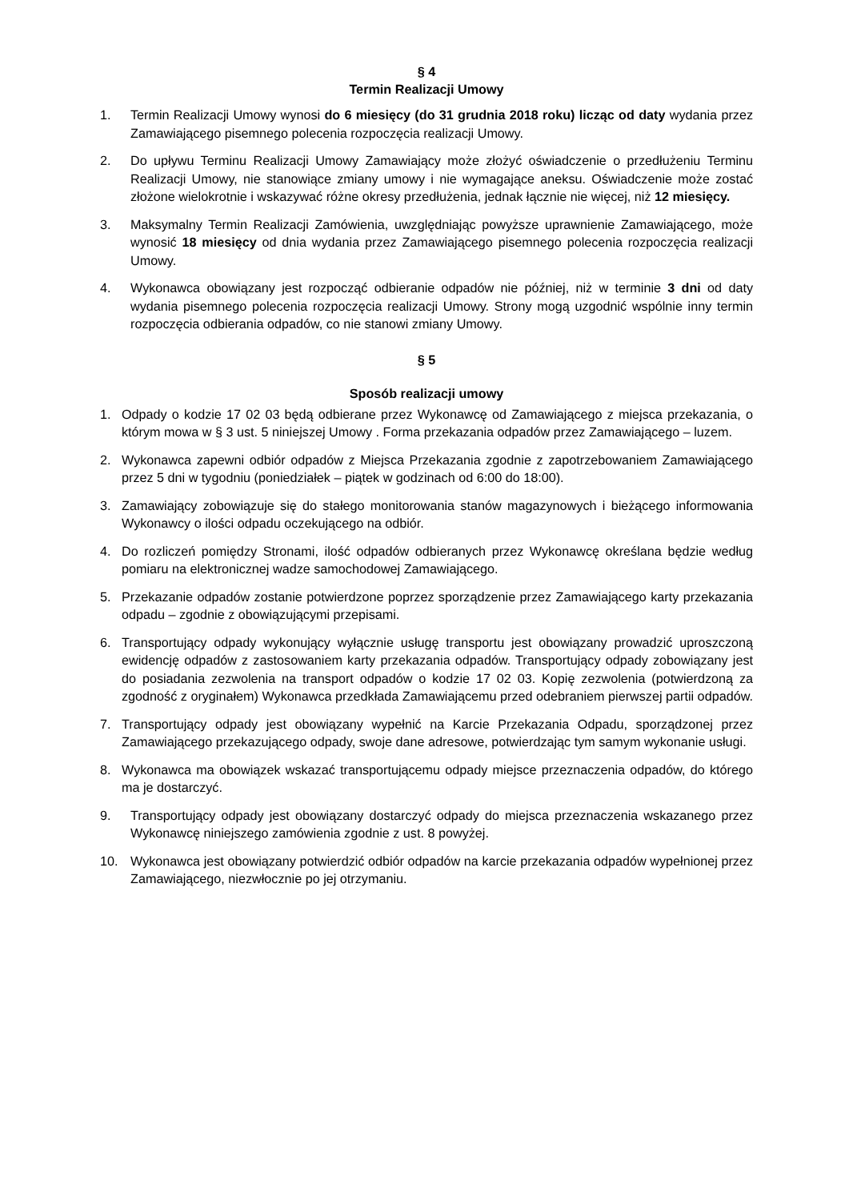§ 4
Termin Realizacji Umowy
1. Termin Realizacji Umowy wynosi do 6 miesięcy (do 31 grudnia 2018 roku) licząc od daty wydania przez Zamawiającego pisemnego polecenia rozpoczęcia realizacji Umowy.
2. Do upływu Terminu Realizacji Umowy Zamawiający może złożyć oświadczenie o przedłużeniu Terminu Realizacji Umowy, nie stanowiące zmiany umowy i nie wymagające aneksu. Oświadczenie może zostać złożone wielokrotnie i wskazywać różne okresy przedłużenia, jednak łącznie nie więcej, niż 12 miesięcy.
3. Maksymalny Termin Realizacji Zamówienia, uwzględniając powyższe uprawnienie Zamawiającego, może wynosić 18 miesięcy od dnia wydania przez Zamawiającego pisemnego polecenia rozpoczęcia realizacji Umowy.
4. Wykonawca obowiązany jest rozpocząć odbieranie odpadów nie później, niż w terminie 3 dni od daty wydania pisemnego polecenia rozpoczęcia realizacji Umowy. Strony mogą uzgodnić wspólnie inny termin rozpoczęcia odbierania odpadów, co nie stanowi zmiany Umowy.
§ 5
Sposób realizacji umowy
1. Odpady o kodzie 17 02 03 będą odbierane przez Wykonawcę od Zamawiającego z miejsca przekazania, o którym mowa w § 3 ust. 5 niniejszej Umowy . Forma przekazania odpadów przez Zamawiającego – luzem.
2. Wykonawca zapewni odbiór odpadów z Miejsca Przekazania zgodnie z zapotrzebowaniem Zamawiającego przez 5 dni w tygodniu (poniedziałek – piątek w godzinach od 6:00 do 18:00).
3. Zamawiający zobowiązuje się do stałego monitorowania stanów magazynowych i bieżącego informowania Wykonawcy o ilości odpadu oczekującego na odbiór.
4. Do rozliczeń pomiędzy Stronami, ilość odpadów odbieranych przez Wykonawcę określana będzie według pomiaru na elektronicznej wadze samochodowej Zamawiającego.
5. Przekazanie odpadów zostanie potwierdzone poprzez sporządzenie przez Zamawiającego karty przekazania odpadu – zgodnie z obowiązującymi przepisami.
6. Transportujący odpady wykonujący wyłącznie usługę transportu jest obowiązany prowadzić uproszczoną ewidencję odpadów z zastosowaniem karty przekazania odpadów. Transportujący odpady zobowiązany jest do posiadania zezwolenia na transport odpadów o kodzie 17 02 03. Kopię zezwolenia (potwierdzoną za zgodność z oryginałem) Wykonawca przedkłada Zamawiającemu przed odebraniem pierwszej partii odpadów.
7. Transportujący odpady jest obowiązany wypełnić na Karcie Przekazania Odpadu, sporządzonej przez Zamawiającego przekazującego odpady, swoje dane adresowe, potwierdzając tym samym wykonanie usługi.
8. Wykonawca ma obowiązek wskazać transportującemu odpady miejsce przeznaczenia odpadów, do którego ma je dostarczyć.
9. Transportujący odpady jest obowiązany dostarczyć odpady do miejsca przeznaczenia wskazanego przez Wykonawcę niniejszego zamówienia zgodnie z ust. 8 powyżej.
10. Wykonawca jest obowiązany potwierdzić odbiór odpadów na karcie przekazania odpadów wypełnionej przez Zamawiającego, niezwłocznie po jej otrzymaniu.